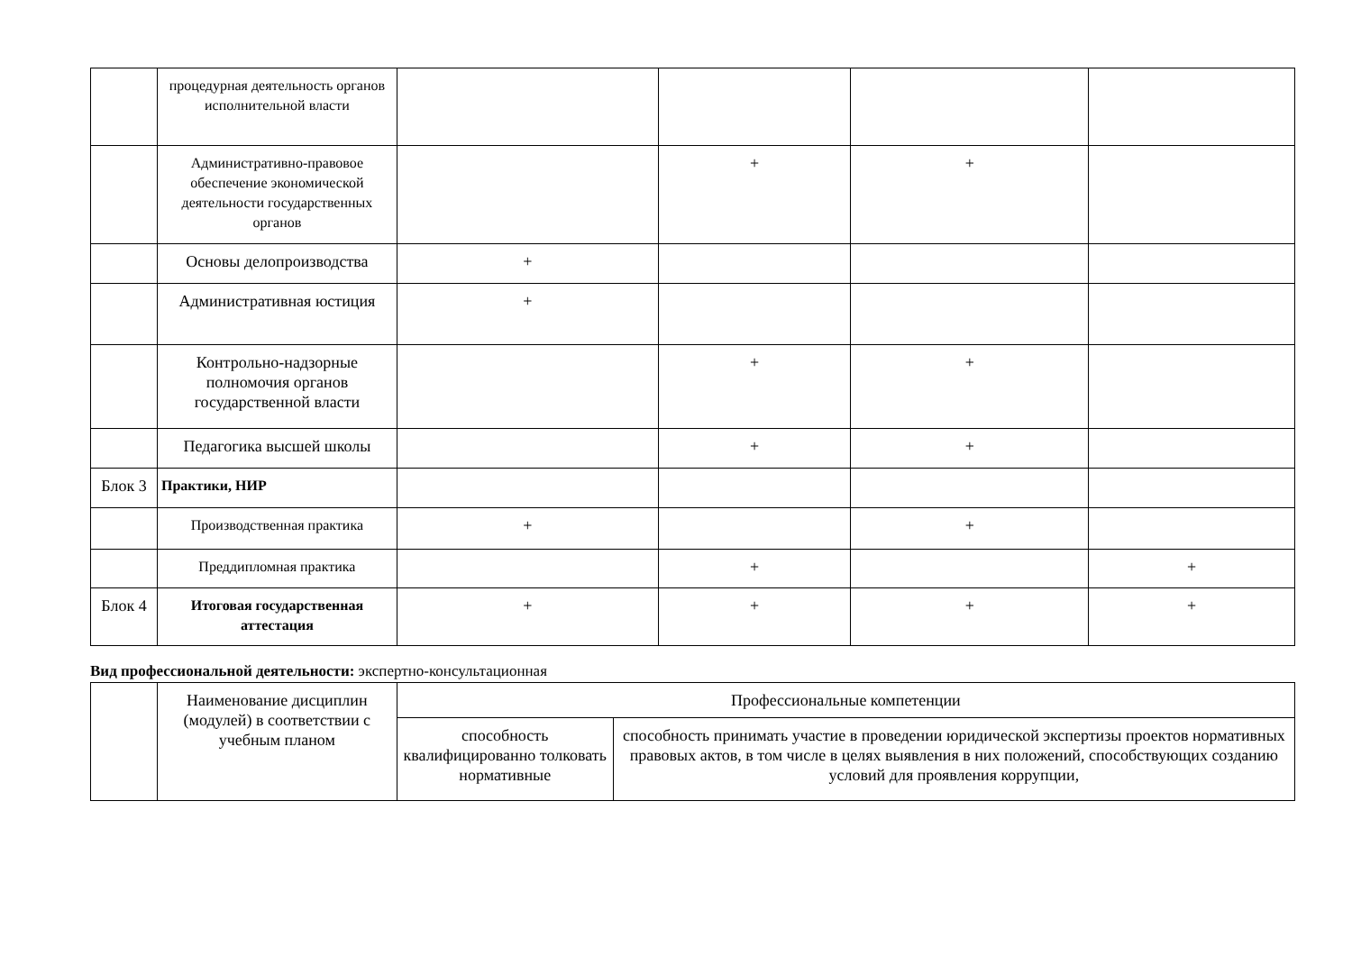| | процедурная деятельность органов исполнительной власти | | | | |
| | Административно-правовое обеспечение экономической деятельности государственных органов | | + | + | |
| | Основы делопроизводства | + | | | |
| | Административная юстиция | + | | | |
| | Контрольно-надзорные полномочия органов государственной власти | | + | + | |
| | Педагогика высшей школы | | + | + | |
| Блок 3 | Практики, НИР | | | | |
| | Производственная практика | + | | + | |
| | Преддипломная практика | | + | | + |
| Блок 4 | Итоговая государственная аттестация | + | + | + | + |
Вид профессиональной деятельности: экспертно-консультационная
| | Наименование дисциплин (модулей) в соответствии с учебным планом | Профессиональные компетенции | |
| | | способность квалифицированно толковать нормативные | способность принимать участие в проведении юридической экспертизы проектов нормативных правовых актов, в том числе в целях выявления в них положений, способствующих созданию условий для проявления коррупции, |